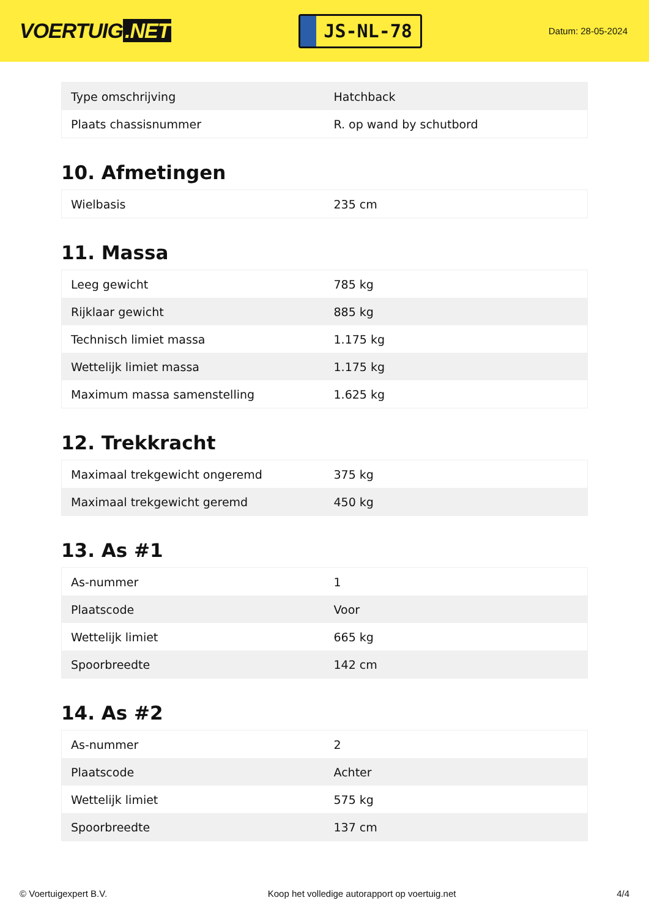VOERTUIG.NET
JS-NL-78
Datum: 28-05-2024
| Type omschrijving | Hatchback |
| Plaats chassisnummer | R. op wand by schutbord |
10. Afmetingen
| Wielbasis | 235 cm |
11. Massa
| Leeg gewicht | 785 kg |
| Rijklaar gewicht | 885 kg |
| Technisch limiet massa | 1.175 kg |
| Wettelijk limiet massa | 1.175 kg |
| Maximum massa samenstelling | 1.625 kg |
12. Trekkracht
| Maximaal trekgewicht ongeremd | 375 kg |
| Maximaal trekgewicht geremd | 450 kg |
13. As #1
| As-nummer | 1 |
| Plaatscode | Voor |
| Wettelijk limiet | 665 kg |
| Spoorbreedte | 142 cm |
14. As #2
| As-nummer | 2 |
| Plaatscode | Achter |
| Wettelijk limiet | 575 kg |
| Spoorbreedte | 137 cm |
© Voertuigexpert B.V. Koop het volledige autorapport op voertuig.net 4/4